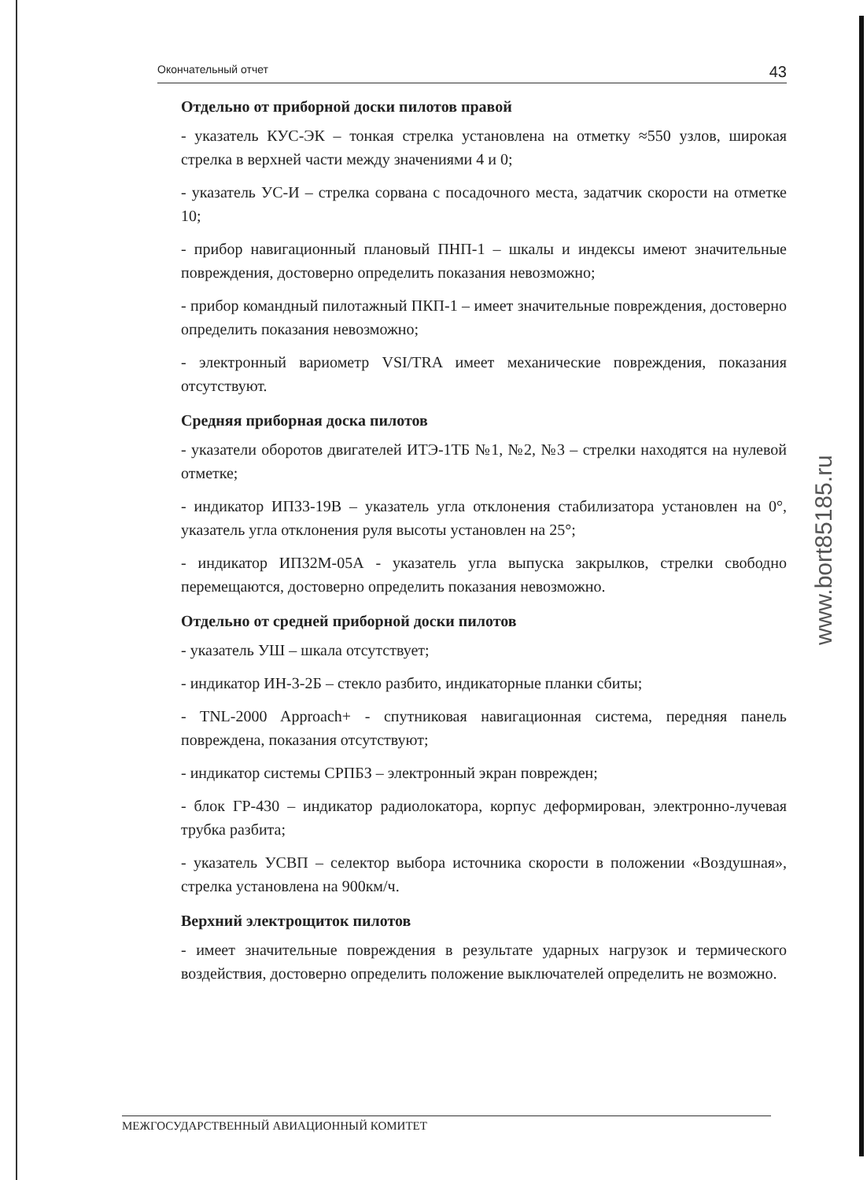Окончательный отчет 43
Отдельно от приборной доски пилотов правой
- указатель КУС-ЭК – тонкая стрелка установлена на отметку ≈550 узлов, широкая стрелка в верхней части между значениями 4 и 0;
- указатель УС-И – стрелка сорвана с посадочного места, задатчик скорости на отметке 10;
- прибор навигационный плановый ПНП-1 – шкалы и индексы имеют значительные повреждения, достоверно определить показания невозможно;
- прибор командный пилотажный ПКП-1 – имеет значительные повреждения, достоверно определить показания невозможно;
- электронный вариометр VSI/TRA имеет механические повреждения, показания отсутствуют.
Средняя приборная доска пилотов
- указатели оборотов двигателей ИТЭ-1ТБ №1, №2, №3 – стрелки находятся на нулевой отметке;
- индикатор ИП33-19В – указатель угла отклонения стабилизатора установлен на 0°, указатель угла отклонения руля высоты установлен на 25°;
- индикатор ИП32М-05А - указатель угла выпуска закрылков, стрелки свободно перемещаются, достоверно определить показания невозможно.
Отдельно от средней приборной доски пилотов
- указатель УШ – шкала отсутствует;
- индикатор ИН-3-2Б – стекло разбито, индикаторные планки сбиты;
- TNL-2000 Approach+ - спутниковая навигационная система, передняя панель повреждена, показания отсутствуют;
- индикатор системы СРПБЗ – электронный экран поврежден;
- блок ГР-430 – индикатор радиолокатора, корпус деформирован, электронно-лучевая трубка разбита;
- указатель УСВП – селектор выбора источника скорости в положении «Воздушная», стрелка установлена на 900км/ч.
Верхний электрощиток пилотов
- имеет значительные повреждения в результате ударных нагрузок и термического воздействия, достоверно определить положение выключателей определить не возможно.
www.bort85185.ru
МЕЖГОСУДАРСТВЕННЫЙ АВИАЦИОННЫЙ КОМИТЕТ